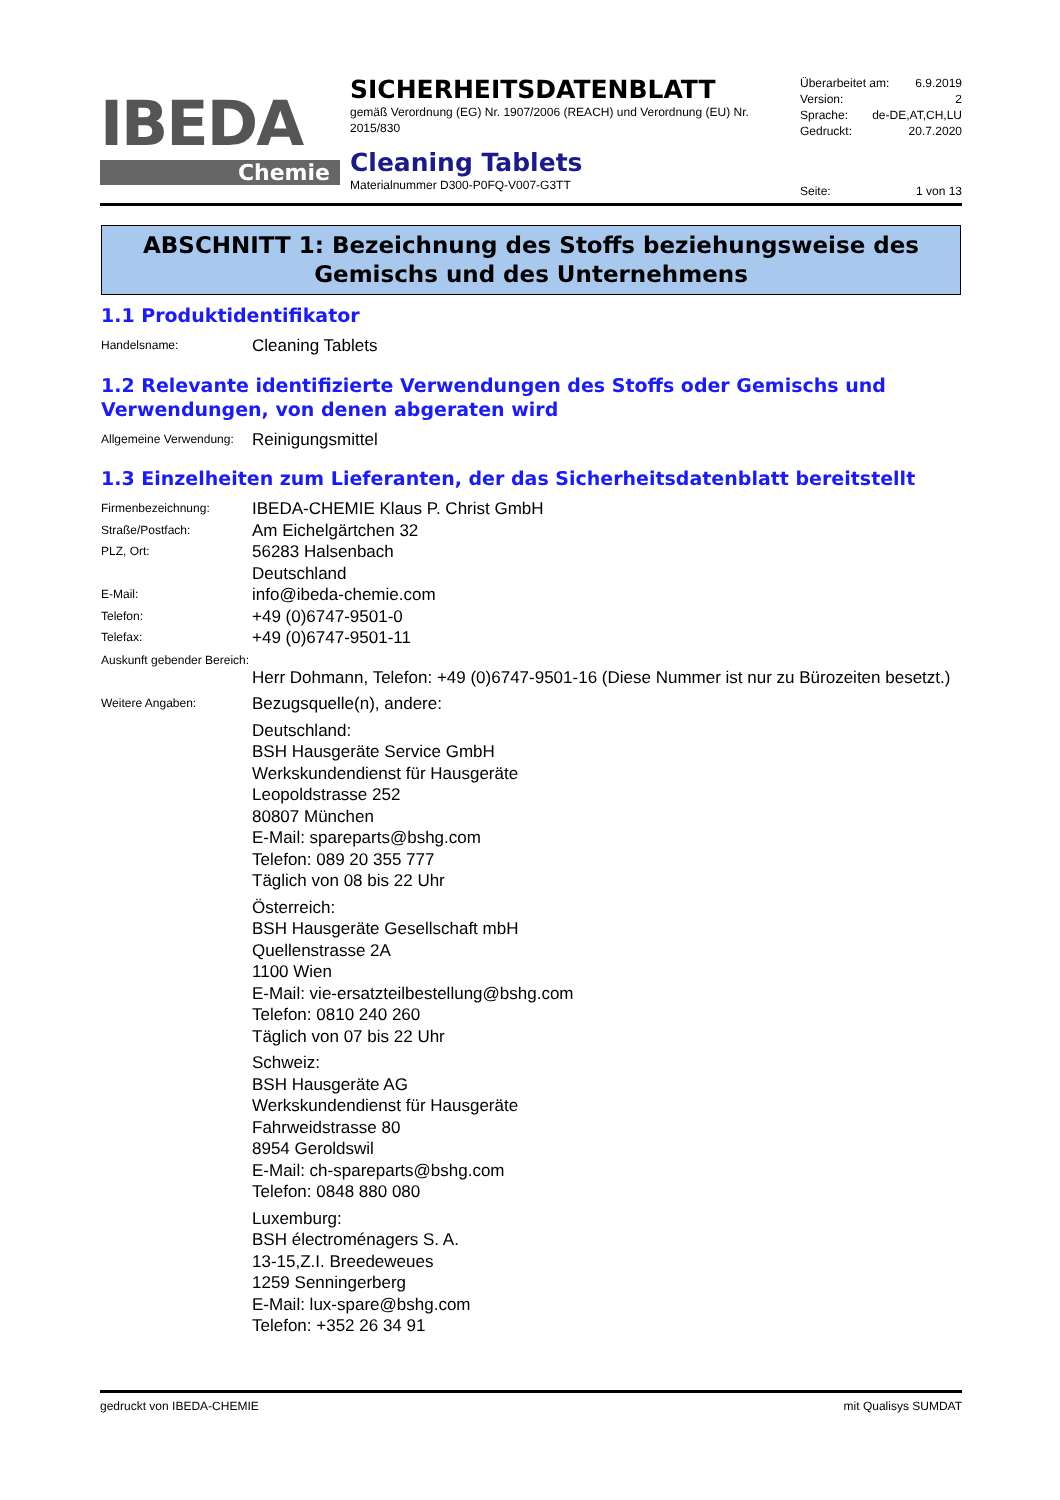IBEDA
Chemie
SICHERHEITSDATENBLATT
gemäß Verordnung (EG) Nr. 1907/2006 (REACH) und Verordnung (EU) Nr. 2015/830
Cleaning Tablets
Materialnummer D300-P0FQ-V007-G3TT
Überarbeitet am: 6.9.2019
Version: 2
Sprache: de-DE,AT,CH,LU
Gedruckt: 20.7.2020
Seite: 1 von 13
ABSCHNITT 1: Bezeichnung des Stoffs beziehungsweise des Gemischs und des Unternehmens
1.1 Produktidentifikator
Handelsname: Cleaning Tablets
1.2 Relevante identifizierte Verwendungen des Stoffs oder Gemischs und Verwendungen, von denen abgeraten wird
Allgemeine Verwendung: Reinigungsmittel
1.3 Einzelheiten zum Lieferanten, der das Sicherheitsdatenblatt bereitstellt
Firmenbezeichnung: IBEDA-CHEMIE Klaus P. Christ GmbH
Straße/Postfach: Am Eichelgärtchen 32
PLZ, Ort: 56283 Halsenbach
Deutschland
E-Mail: info@ibeda-chemie.com
Telefon: +49 (0)6747-9501-0
Telefax: +49 (0)6747-9501-11
Auskunft gebender Bereich:
Herr Dohmann, Telefon: +49 (0)6747-9501-16 (Diese Nummer ist nur zu Bürozeiten besetzt.)
Weitere Angaben: Bezugsquelle(n), andere:
Deutschland:
BSH Hausgeräte Service GmbH
Werkskundendienst für Hausgeräte
Leopoldstrasse 252
80807 München
E-Mail: spareparts@bshg.com
Telefon: 089 20 355 777
Täglich von 08 bis 22 Uhr
Österreich:
BSH Hausgeräte Gesellschaft mbH
Quellenstrasse 2A
1100 Wien
E-Mail: vie-ersatzteilbestellung@bshg.com
Telefon: 0810 240 260
Täglich von 07 bis 22 Uhr
Schweiz:
BSH Hausgeräte AG
Werkskundendienst für Hausgeräte
Fahrweidstrasse 80
8954 Geroldswil
E-Mail: ch-spareparts@bshg.com
Telefon: 0848 880 080
Luxemburg:
BSH électroménagers S. A.
13-15,Z.I. Breedeweues
1259 Senningerberg
E-Mail: lux-spare@bshg.com
Telefon: +352 26 34 91
gedruckt von IBEDA-CHEMIE mit Qualisys SUMDAT